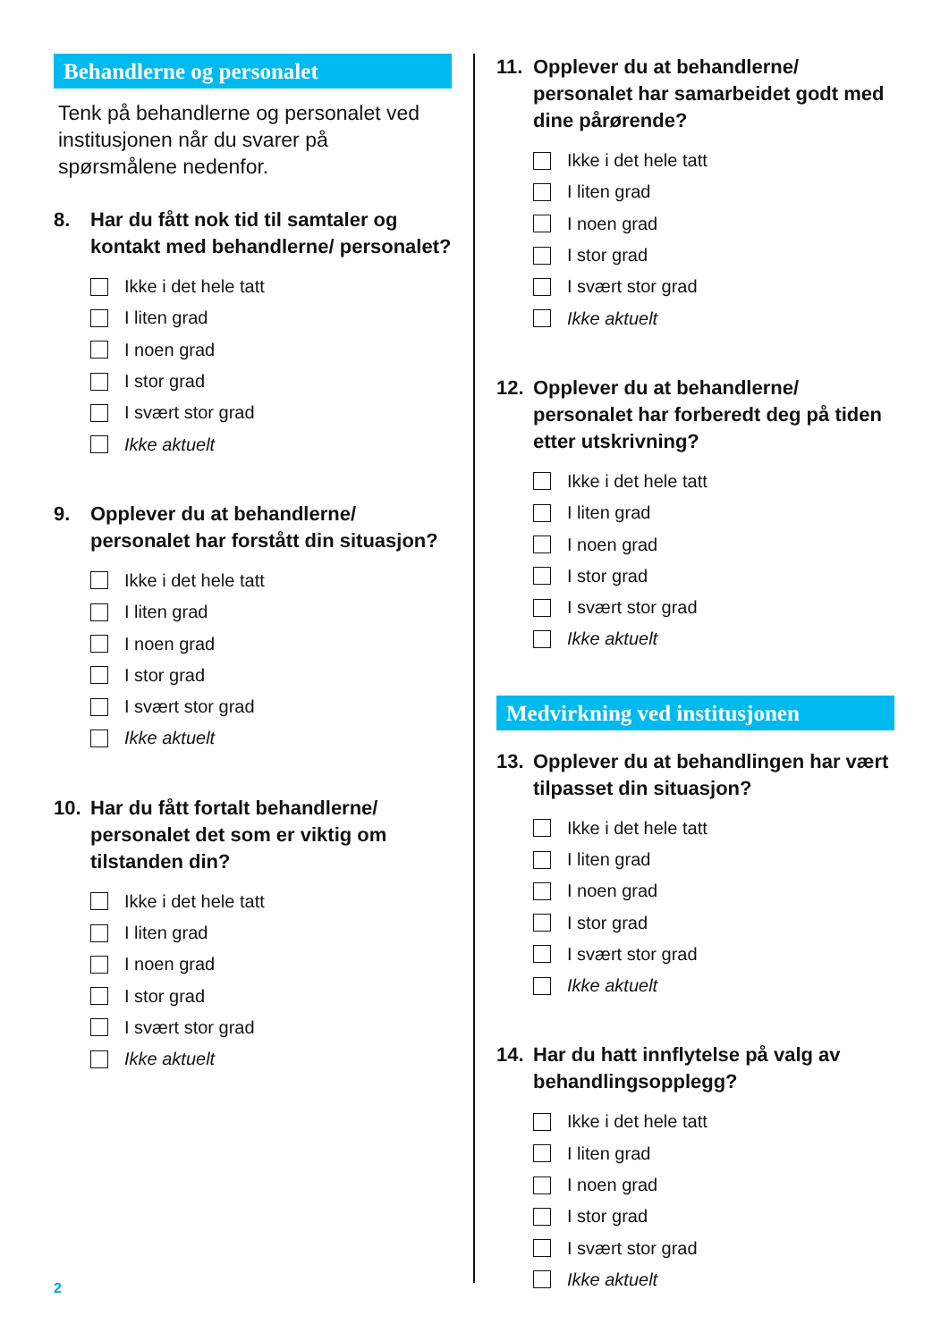Behandlerne og personalet
Tenk på behandlerne og personalet ved institusjonen når du svarer på spørsmålene nedenfor.
8. Har du fått nok tid til samtaler og kontakt med behandlerne/ personalet?
Ikke i det hele tatt
I liten grad
I noen grad
I stor grad
I svært stor grad
Ikke aktuelt
9. Opplever du at behandlerne/ personalet har forstått din situasjon?
Ikke i det hele tatt
I liten grad
I noen grad
I stor grad
I svært stor grad
Ikke aktuelt
10. Har du fått fortalt behandlerne/ personalet det som er viktig om tilstanden din?
Ikke i det hele tatt
I liten grad
I noen grad
I stor grad
I svært stor grad
Ikke aktuelt
11. Opplever du at behandlerne/ personalet har samarbeidet godt med dine pårørende?
Ikke i det hele tatt
I liten grad
I noen grad
I stor grad
I svært stor grad
Ikke aktuelt
12. Opplever du at behandlerne/ personalet har forberedt deg på tiden etter utskrivning?
Ikke i det hele tatt
I liten grad
I noen grad
I stor grad
I svært stor grad
Ikke aktuelt
Medvirkning ved institusjonen
13. Opplever du at behandlingen har vært tilpasset din situasjon?
Ikke i det hele tatt
I liten grad
I noen grad
I stor grad
I svært stor grad
Ikke aktuelt
14. Har du hatt innflytelse på valg av behandlingsopplegg?
Ikke i det hele tatt
I liten grad
I noen grad
I stor grad
I svært stor grad
Ikke aktuelt
2